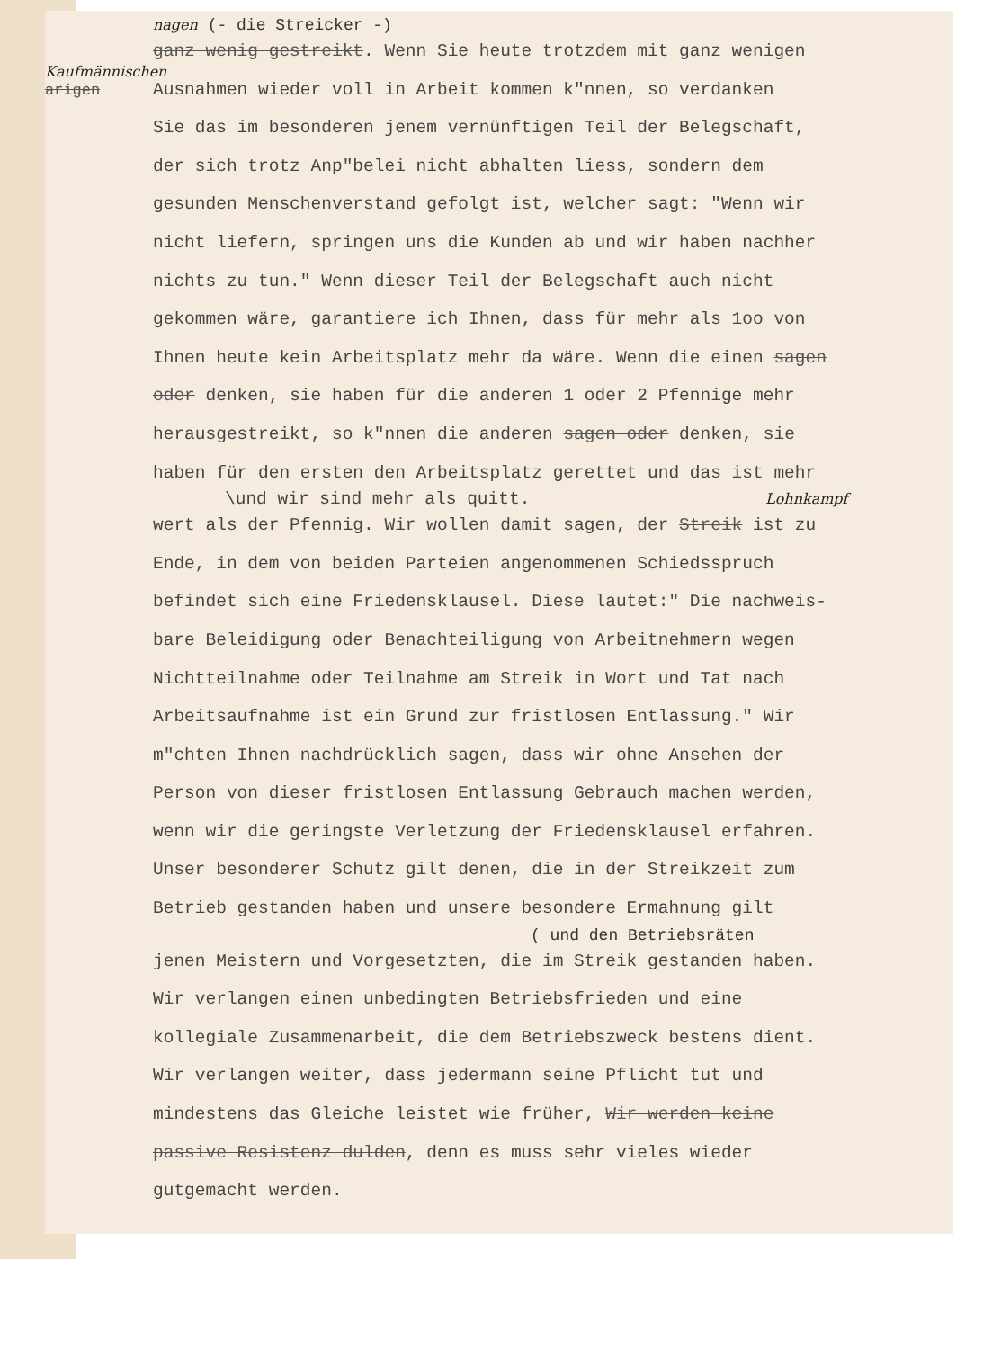Kaufmännischen
arigen
nagen (- die Streicker -)
ganz wenig gestreikt. Wenn Sie heute trotzdem mit ganz wenigen
Ausnahmen wieder voll in Arbeit kommen k"nnen, so verdanken
Sie das im besonderen jenem vernünftigen Teil der Belegschaft,
der sich trotz Anp"belei nicht abhalten liess, sondern dem
gesunden Menschenverstand gefolgt ist, welcher sagt: "Wenn wir
nicht liefern, springen uns die Kunden ab und wir haben nachher
nichts zu tun." Wenn dieser Teil der Belegschaft auch nicht
gekommen wäre, garantiere ich Ihnen, dass für mehr als 1oo von
Ihnen heute kein Arbeitsplatz mehr da wäre. Wenn die einen sagen
oder denken, sie haben für die anderen 1 oder 2 Pfennige mehr
herausgestreikt, so k"nnen die anderen sagen oder denken, sie
haben für den ersten den Arbeitsplatz gerettet und das ist mehr
\und wir sind mehr als quitt. Lohnkampf
wert als der Pfennig. Wir wollen damit sagen, der Streik ist zu
Ende, in dem von beiden Parteien angenommenen Schiedsspruch
befindet sich eine Friedensklausel. Diese lautet:" Die nachweis-
bare Beleidigung oder Benachteiligung von Arbeitnehmern wegen
Nichtteilnahme oder Teilnahme am Streik in Wort und Tat nach
Arbeitsaufnahme ist ein Grund zur fristlosen Entlassung." Wir
m"chten Ihnen nachdrücklich sagen, dass wir ohne Ansehen der
Person von dieser fristlosen Entlassung Gebrauch machen werden,
wenn wir die geringste Verletzung der Friedensklausel erfahren.
Unser besonderer Schutz gilt denen, die in der Streikzeit zum
Betrieb gestanden haben und unsere besondere Ermahnung gilt
( und den Betriebsräten
jenen Meistern und Vorgesetzten, die im Streik gestanden haben.
Wir verlangen einen unbedingten Betriebsfrieden und eine
kollegiale Zusammenarbeit, die dem Betriebszweck bestens dient.
Wir verlangen weiter, dass jedermann seine Pflicht tut und
mindestens das Gleiche leistet wie früher, Wir werden keine
passive Resistenz dulden, denn es muss sehr vieles wieder
gutgemacht werden.